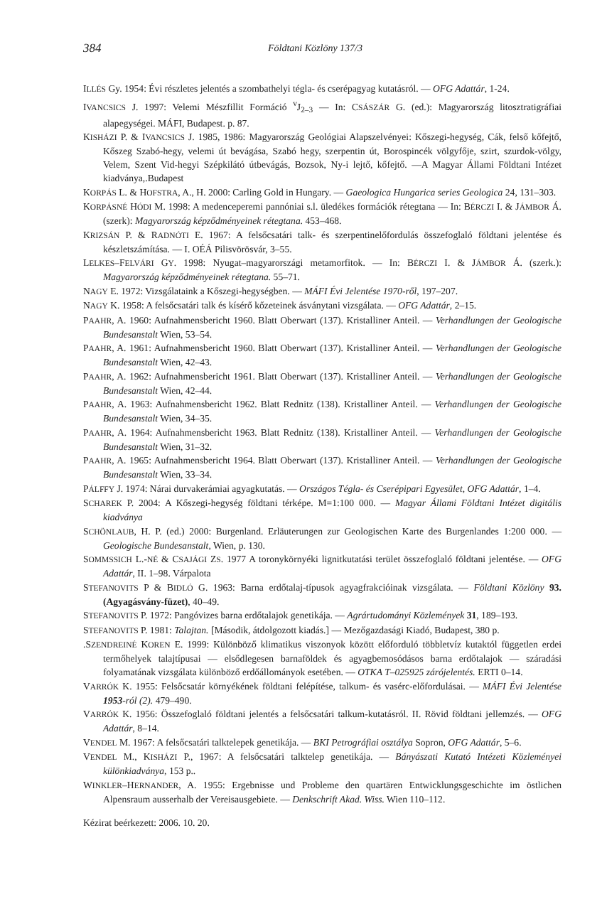384 Földtani Közlöny 137/3
ILLÉS Gy. 1954: Évi részletes jelentés a szombathelyi tégla- és cserépagyag kutatásról. — OFG Adattár, 1-24.
IVANCSICS J. 1997: Velemi Mészfillit Formáció <sup>v</sup>J<sub>2–3</sub> — In: CSÁSZÁR G. (ed.): Magyarország litosztratigráfiai alapegységei. MÁFI, Budapest. p. 87.
KISHÁZI P. & IVANCSICS J. 1985, 1986: Magyarország Geológiai Alapszelvényei: Kőszegi-hegység, Cák, felső kőfejtő, Kőszeg Szabó-hegy, velemi út bevágása, Szabó hegy, szerpentin út, Borospincék völgyfője, szirt, szurdok-völgy, Velem, Szent Vid-hegyi Szépkilátó útbevágás, Bozsok, Ny-i lejtő, kőfejtő. —A Magyar Állami Földtani Intézet kiadványa,.Budapest
KORPÁS L. & HOFSTRA, A., H. 2000: Carling Gold in Hungary. — Gaeologica Hungarica series Geologica 24, 131–303.
KORPÁSNÉ HÓDI M. 1998: A medenceperemi pannóniai s.l. üledékes formációk rétegtana — In: BÉRCZI I. & JÁMBOR Á. (szerk): Magyarország képződményeinek rétegtana. 453–468.
KRIZSÁN P. & RADNÓTI E. 1967: A felsőcsatári talk- és szerpentinelőfordulás összefoglaló földtani jelentése és készletszámítása. — I. OÉÁ Pilisvörösvár, 3–55.
LELKES–FELVÁRI GY. 1998: Nyugat–magyarországi metamorfitok. — In: BÉRCZI I. & JÁMBOR Á. (szerk.): Magyarország képződményeinek rétegtana. 55–71.
NAGY E. 1972: Vizsgálataink a Kőszegi-hegységben. — MÁFI Évi Jelentése 1970-ről, 197–207.
NAGY K. 1958: A felsőcsatári talk és kísérő kőzeteinek ásványtani vizsgálata. — OFG Adattár, 2–15.
PAAHR, A. 1960: Aufnahmensbericht 1960. Blatt Oberwart (137). Kristalliner Anteil. — Verhandlungen der Geologische Bundesanstalt Wien, 53–54.
PAAHR, A. 1961: Aufnahmensbericht 1960. Blatt Oberwart (137). Kristalliner Anteil. — Verhandlungen der Geologische Bundesanstalt Wien, 42–43.
PAAHR, A. 1962: Aufnahmensbericht 1961. Blatt Oberwart (137). Kristalliner Anteil. — Verhandlungen der Geologische Bundesanstalt Wien, 42–44.
PAAHR, A. 1963: Aufnahmensbericht 1962. Blatt Rednitz (138). Kristalliner Anteil. — Verhandlungen der Geologische Bundesanstalt Wien, 34–35.
PAAHR, A. 1964: Aufnahmensbericht 1963. Blatt Rednitz (138). Kristalliner Anteil. — Verhandlungen der Geologische Bundesanstalt Wien, 31–32.
PAAHR, A. 1965: Aufnahmensbericht 1964. Blatt Oberwart (137). Kristalliner Anteil. — Verhandlungen der Geologische Bundesanstalt Wien, 33–34.
PÁLFFY J. 1974: Nárai durvakerámiai agyagkutatás. — Országos Tégla- és Cserépipari Egyesület, OFG Adattár, 1–4.
SCHAREK P. 2004: A Kőszegi-hegység földtani térképe. M=1:100 000. — Magyar Állami Földtani Intézet digitális kiadványa
SCHÖNLAUB, H. P. (ed.) 2000: Burgenland. Erläuterungen zur Geologischen Karte des Burgenlandes 1:200 000. — Geologische Bundesanstalt, Wien, p. 130.
SOMMSSICH L.-NÉ & CSAJÁGI ZS. 1977 A toronykörnyéki lignitkutatási terület összefoglaló földtani jelentése. — OFG Adattár, II. 1–98. Várpalota
STEFANOVITS P & BIDLÓ G. 1963: Barna erdőtalaj-típusok agyagfrakcióinak vizsgálata. — Földtani Közlöny 93. (Agyagásvány-füzet), 40–49.
STEFANOVITS P. 1972: Pangóvizes barna erdőtalajok genetikája. — Agrártudományi Közlemények 31, 189–193.
STEFANOVITS P. 1981: Talajtan. [Második, átdolgozott kiadás.] — Mezőgazdasági Kiadó, Budapest, 380 p.
.SZENDREINÉ KOREN E. 1999: Különböző klimatikus viszonyok között előforduló többletvíz kutaktól független erdei termőhelyek talajtípusai — elsődlegesen barnaföldek és agyagbemosódásos barna erdőtalajok — száradási folyamatának vizsgálata különböző erdőállományok esetében. — OTKA T–025925 zárójelentés. ERTI 0–14.
VARRÓK K. 1955: Felsőcsatár környékének földtani felépítése, talkum- és vasérc-előfordulásai. — MÁFI Évi Jelentése 1953-ról (2). 479–490.
VARRÓK K. 1956: Összefoglaló földtani jelentés a felsőcsatári talkum-kutatásról. II. Rövid földtani jellemzés. — OFG Adattár, 8–14.
VENDEL M. 1967: A felsőcsatári talktelepek genetikája. — BKI Petrográfiai osztálya Sopron, OFG Adattár, 5–6.
VENDEL M., KISHÁZI P., 1967: A felsőcsatári talktelep genetikája. — Bányászati Kutató Intézeti Közleményei különkiadványa, 153 p..
WINKLER–HERNANDER, A. 1955: Ergebnisse und Probleme den quartären Entwicklungsgeschichte im östlichen Alpensraum ausserhalb der Vereisausgebiete. — Denkschrift Akad. Wiss. Wien 110–112.
Kézirat beérkezett: 2006. 10. 20.